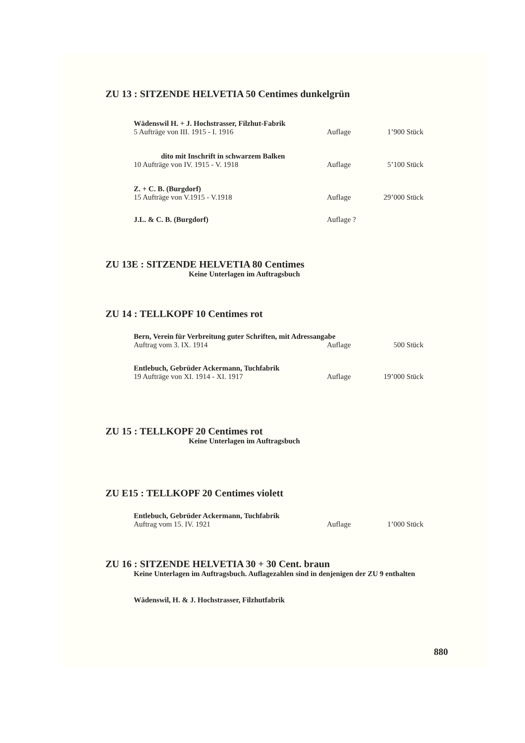ZU 13 : SITZENDE HELVETIA 50 Centimes dunkelgrün
Wädenswil H. + J. Hochstrasser, Filzhut-Fabrik
5 Aufträge von III. 1915 - I. 1916 Auflage 1’900 Stück
dito mit Inschrift in schwarzem Balken
10 Aufträge von IV. 1915 - V. 1918 Auflage 5’100 Stück
Z. + C. B. (Burgdorf)
15 Aufträge von V.1915 - V.1918 Auflage 29’000 Stück
J.L. & C. B. (Burgdorf) Auflage ?
ZU 13E : SITZENDE HELVETIA 80 Centimes
Keine Unterlagen im Auftragsbuch
ZU 14 : TELLKOPF 10 Centimes rot
Bern, Verein für Verbreitung guter Schriften, mit Adressangabe
Auftrag vom 3. IX. 1914 Auflage 500 Stück
Entlebuch, Gebrüder Ackermann, Tuchfabrik
19 Aufträge von XI. 1914 - XI. 1917 Auflage 19’000 Stück
ZU 15 : TELLKOPF 20 Centimes rot
Keine Unterlagen im Auftragsbuch
ZU E15 : TELLKOPF 20 Centimes violett
Entlebuch, Gebrüder Ackermann, Tuchfabrik
Auftrag vom 15. IV. 1921 Auflage 1’000 Stück
ZU 16 : SITZENDE HELVETIA 30 + 30 Cent. braun
Keine Unterlagen im Auftragsbuch. Auflagezahlen sind in denjenigen der ZU 9 enthalten
Wädenswil, H. & J. Hochstrasser, Filzhutfabrik
880